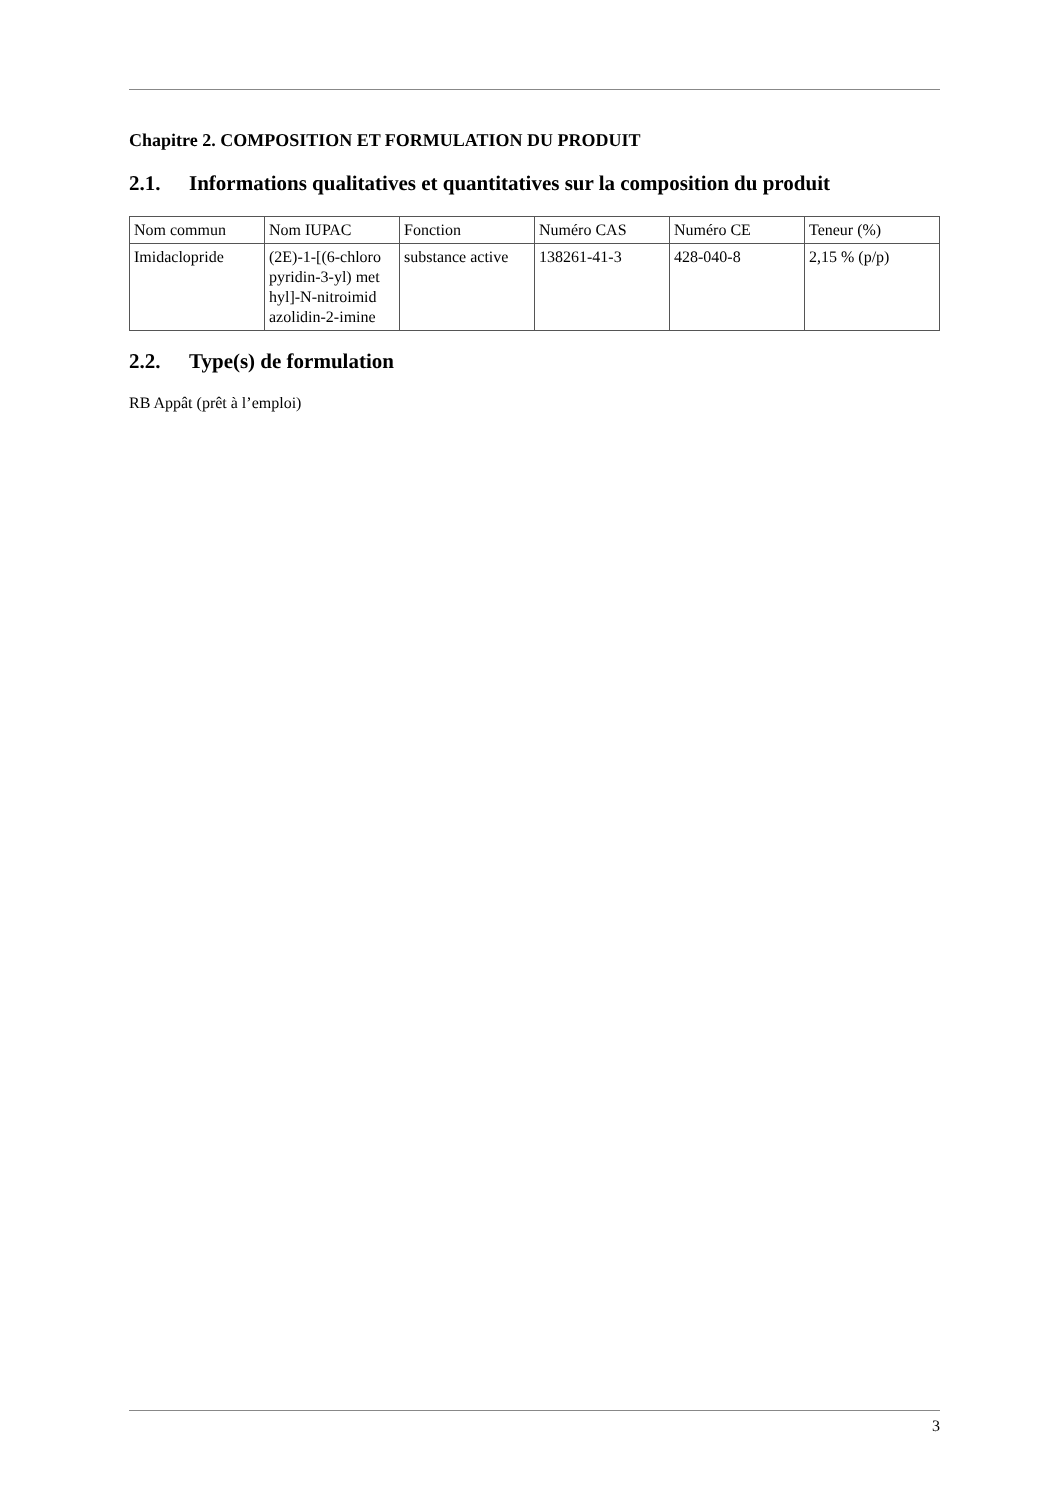Chapitre 2. COMPOSITION ET FORMULATION DU PRODUIT
2.1. Informations qualitatives et quantitatives sur la composition du produit
| Nom commun | Nom IUPAC | Fonction | Numéro CAS | Numéro CE | Teneur (%) |
| Imidaclopride | (2E)-1-[(6-chloro pyridin-3-yl) met hyl]-N-nitroimid azolidin-2-imine | substance active | 138261-41-3 | 428-040-8 | 2,15 % (p/p) |
2.2. Type(s) de formulation
RB Appât (prêt à l’emploi)
3